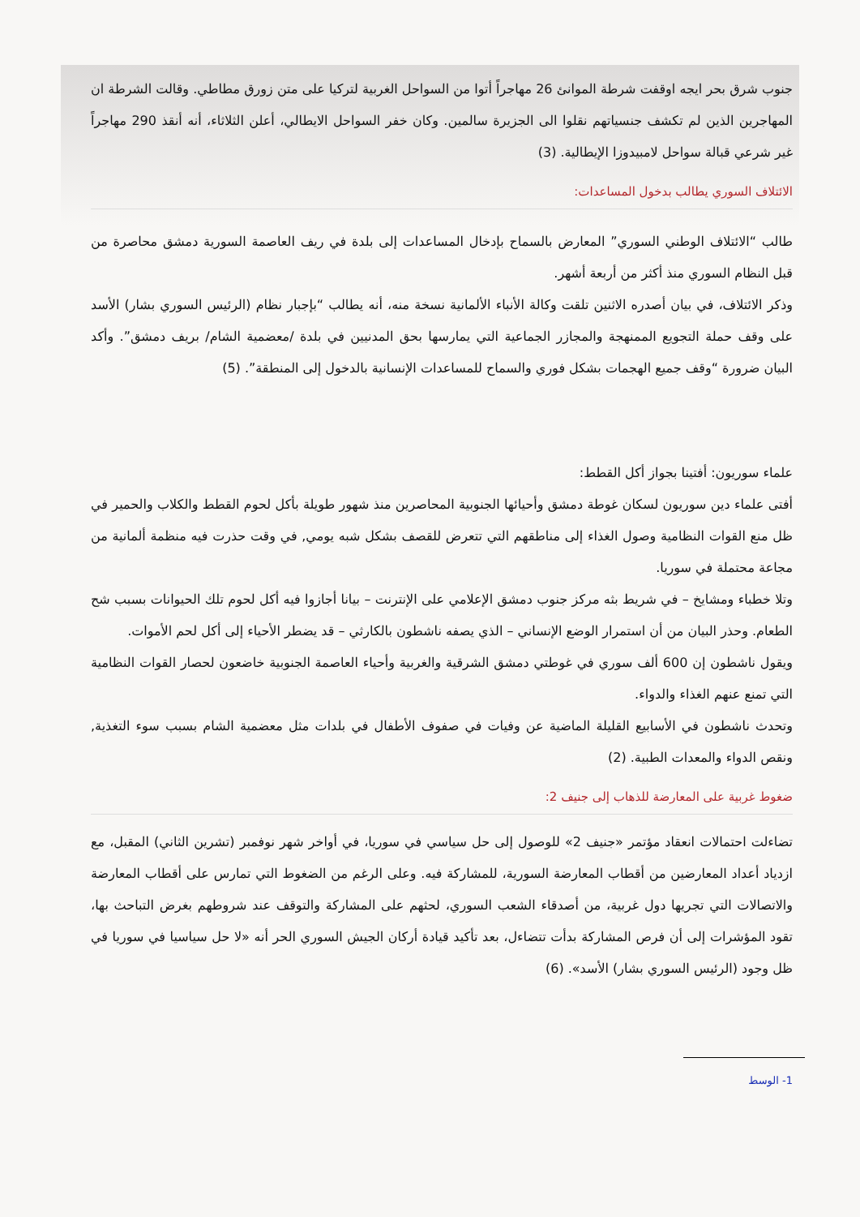جنوب شرق بحر ايجه اوقفت شرطة الموانئ 26 مهاجراً أتوا من السواحل الغربية لتركيا على متن زورق مطاطي. وقالت الشرطة ان المهاجرين الذين لم تكشف جنسياتهم نقلوا الى الجزيرة سالمين. وكان خفر السواحل الايطالي، أعلن الثلاثاء، أنه أنقذ 290 مهاجراً غير شرعي قبالة سواحل لامبيدوزا الإيطالية. (3)
الائتلاف السوري يطالب بدخول المساعدات:
طالب “الائتلاف الوطني السوري” المعارض بالسماح بإدخال المساعدات إلى بلدة في ريف العاصمة السورية دمشق محاصرة من قبل النظام السوري منذ أكثر من أربعة أشهر.
وذكر الائتلاف، في بيان أصدره الاثنين تلقت وكالة الأنباء الألمانية نسخة منه، أنه يطالب “بإجبار نظام (الرئيس السوري بشار) الأسد على وقف حملة التجويع الممنهجة والمجازر الجماعية التي يمارسها بحق المدنيين في بلدة /معضمية الشام/ بريف دمشق”. وأكد البيان ضرورة “وقف جميع الهجمات بشكل فوري والسماح للمساعدات الإنسانية بالدخول إلى المنطقة”. (5)
علماء سوريون: أفتينا بجواز أكل القطط:
أفتى علماء دين سوريون لسكان غوطة دمشق وأحيائها الجنوبية المحاصرين منذ شهور طويلة بأكل لحوم القطط والكلاب والحمير في ظل منع القوات النظامية وصول الغذاء إلى مناطقهم التي تتعرض للقصف بشكل شبه يومي, في وقت حذرت فيه منظمة ألمانية من مجاعة محتملة في سوريا.
وتلا خطباء ومشايخ – في شريط بثه مركز جنوب دمشق الإعلامي على الإنترنت – بيانا أجازوا فيه أكل لحوم تلك الحيوانات بسبب شح الطعام. وحذر البيان من أن استمرار الوضع الإنساني – الذي يصفه ناشطون بالكارثي – قد يضطر الأحياء إلى أكل لحم الأموات.
ويقول ناشطون إن 600 ألف سوري في غوطتي دمشق الشرقية والغربية وأحياء العاصمة الجنوبية خاضعون لحصار القوات النظامية التي تمنع عنهم الغذاء والدواء.
وتحدث ناشطون في الأسابيع القليلة الماضية عن وفيات في صفوف الأطفال في بلدات مثل معضمية الشام بسبب سوء التغذية, ونقص الدواء والمعدات الطبية. (2)
ضغوط غربية على المعارضة للذهاب إلى جنيف 2:
تضاءلت احتمالات انعقاد مؤتمر «جنيف 2» للوصول إلى حل سياسي في سوريا، في أواخر شهر نوفمبر (تشرين الثاني) المقبل، مع ازدياد أعداد المعارضين من أقطاب المعارضة السورية، للمشاركة فيه. وعلى الرغم من الضغوط التي تمارس على أقطاب المعارضة والاتصالات التي تجريها دول غربية، من أصدقاء الشعب السوري، لحثهم على المشاركة والتوقف عند شروطهم بغرض التباحث بها، تقود المؤشرات إلى أن فرص المشاركة بدأت تتضاءل، بعد تأكيد قيادة أركان الجيش السوري الحر أنه «لا حل سياسيا في سوريا في ظل وجود (الرئيس السوري بشار) الأسد». (6)
1- الوسط